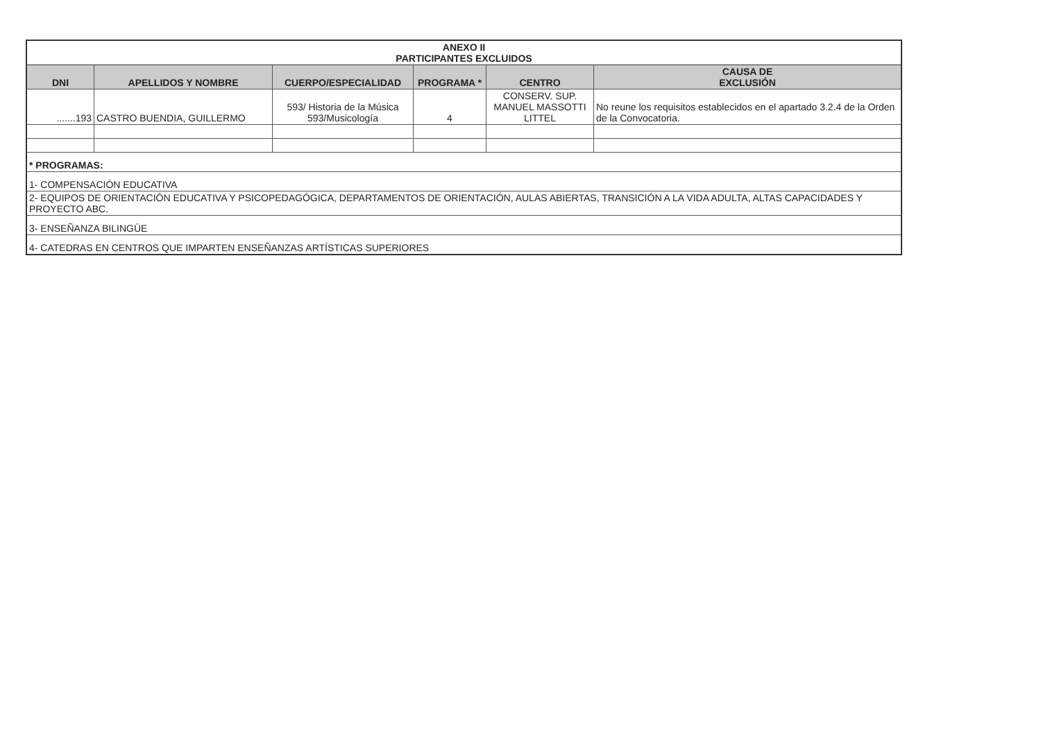| ANEXO II PARTICIPANTES EXCLUIDOS | | | | | |
| DNI | APELLIDOS Y NOMBRE | CUERPO/ESPECIALIDAD | PROGRAMA * | CENTRO | CAUSA DE EXCLUSIÓN |
| .......193 | CASTRO BUENDIA, GUILLERMO | 593/ Historia de la Música 593/Musicología | 4 | CONSERV. SUP. MANUEL MASSOTTI LITTEL | No reune los requisitos establecidos en el apartado 3.2.4 de la Orden de la Convocatoria. |
| * PROGRAMAS: | | | | | |
| 1- COMPENSACIÓN EDUCATIVA | | | | | |
| 2- EQUIPOS DE ORIENTACIÓN EDUCATIVA Y PSICOPEDAGÓGICA, DEPARTAMENTOS DE ORIENTACIÓN, AULAS ABIERTAS, TRANSICIÓN A LA VIDA ADULTA, ALTAS CAPACIDADES Y PROYECTO ABC. | | | | | |
| 3- ENSEÑANZA BILINGÜE | | | | | |
| 4- CATEDRAS EN CENTROS QUE IMPARTEN ENSEÑANZAS ARTÍSTICAS SUPERIORES | | | | | |